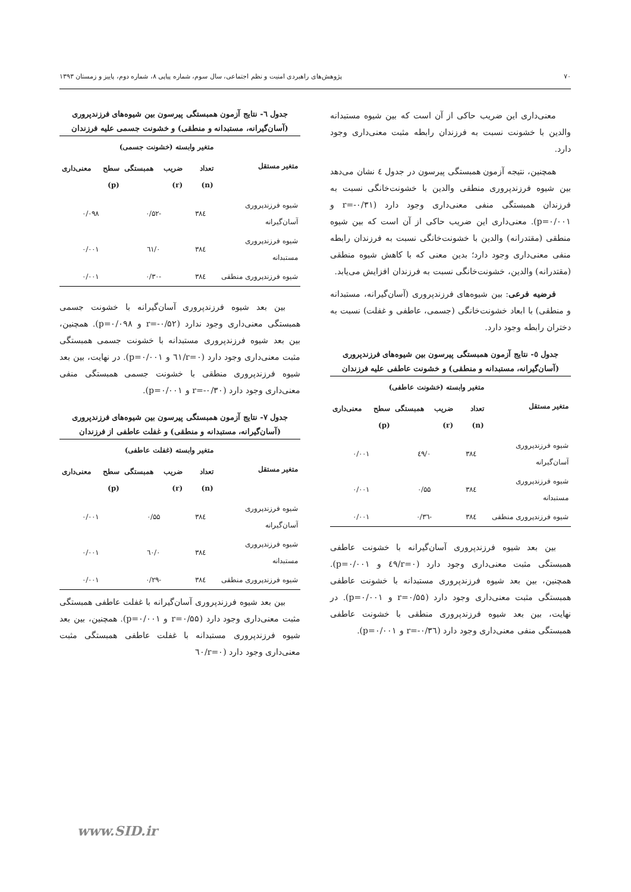۷۰ پژوهش‌های راهبردی امنیت و نظم اجتماعی، سال سوم، شماره پیاپی ۸، شماره دوم، پاییز و زمستان ۱۳۹۳
معنی‌داری این ضریب حاکی از آن است که بین شیوه مستبدانه والدین با خشونت نسبت به فرزندان رابطه مثبت معنی‌داری وجود دارد.
همچنین، نتیجه آزمون همبستگی پیرسون در جدول ٤ نشان می‌دهد بین شیوه فرزندپروری منطقی والدین با خشونت‌خانگی نسبت به فرزندان همبستگی منفی معنی‌داری وجود دارد (r=-۰/۳۱ و p=۰/۰۰۱). معنی‌داری این ضریب حاکی از آن است که بین شیوه منطقی (مقتدرانه) والدین با خشونت‌خانگی نسبت به فرزندان رابطه منفی معنی‌داری وجود دارد؛ بدین معنی که با کاهش شیوه منطقی (مقتدرانه) والدین، خشونت‌خانگی نسبت به فرزندان افزایش می‌یابد.
فرضیه فرعی: بین شیوه‌های فرزندپروری (آسان‌گیرانه، مستبدانه و منطقی) با ابعاد خشونت‌خانگی (جسمی، عاطفی و غفلت) نسبت به دختران رابطه وجود دارد.
جدول ٥- نتایج آزمون همبستگی پیرسون بین شیوه‌های فرزندپروری (آسان‌گیرانه، مستبدانه و منطقی) و خشونت عاطفی علیه فرزندان
| متغیر مستقل | متغیر وابسته (خشونت عاطفی) | | |
| --- | --- | --- | --- |
| | تعداد (n) | ضریب همبستگی (r) | سطح معنی‌داری (p) |
| شیوه فرزندپروری آسان‌گیرانه | ۳۸٤ | ۰/٤۹ | ۰/۰۰۱ |
| شیوه فرزندپروری مستبدانه | ۳۸٤ | ۰/۵۵ | ۰/۰۰۱ |
| شیوه فرزندپروری منطقی | ۳۸٤ | -۰/۳٦ | ۰/۰۰۱ |
بین بعد شیوه فرزندپروری آسان‌گیرانه با خشونت عاطفی همبستگی مثبت معنی‌داری وجود دارد (r=۰/٤۹ و p=۰/۰۰۱). همچنین، بین بعد شیوه فرزندپروری مستبدانه با خشونت عاطفی همبستگی مثبت معنی‌داری وجود دارد (r=۰/۵۵ و p=۰/۰۰۱). در نهایت، بین بعد شیوه فرزندپروری منطقی با خشونت عاطفی همبستگی منفی معنی‌داری وجود دارد (r=-۰/۳٦ و p=۰/۰۰۱).
جدول ٦- نتایج آزمون همبستگی پیرسون بین شیوه‌های فرزندپروری (آسان‌گیرانه، مستبدانه و منطقی) و خشونت جسمی علیه فرزندان
| متغیر مستقل | متغیر وابسته (خشونت جسمی) | | |
| --- | --- | --- | --- |
| | تعداد (n) | ضریب همبستگی (r) | سطح معنی‌داری (p) |
| شیوه فرزندپروری آسان‌گیرانه | ۳۸٤ | -۰/۵۲ | ۰/۰۹۸ |
| شیوه فرزندپروری مستبدانه | ۳۸٤ | ۰/٦۱ | ۰/۰۰۱ |
| شیوه فرزندپروری منطقی | ۳۸٤ | -۰/۳۰ | ۰/۰۰۱ |
بین بعد شیوه فرزندپروری آسان‌گیرانه با خشونت جسمی همبستگی معنی‌داری وجود ندارد (r=-۰/۵۲ و p=۰/۰۹۸). همچنین، بین بعد شیوه فرزندپروری مستبدانه با خشونت جسمی همبستگی مثبت معنی‌داری وجود دارد (r=۰/٦۱ و p=۰/۰۰۱). در نهایت، بین بعد شیوه فرزندپروری منطقی با خشونت جسمی همبستگی منفی معنی‌داری وجود دارد (r=-۰/۳۰ و p=۰/۰۰۱).
جدول ۷- نتایج آزمون همبستگی پیرسون بین شیوه‌های فرزندپروری (آسان‌گیرانه، مستبدانه و منطقی) و غفلت عاطفی از فرزندان
| متغیر مستقل | متغیر وابسته (غفلت عاطفی) | | |
| --- | --- | --- | --- |
| | تعداد (n) | ضریب همبستگی (r) | سطح معنی‌داری (p) |
| شیوه فرزندپروری آسان‌گیرانه | ۳۸٤ | ۰/۵۵ | ۰/۰۰۱ |
| شیوه فرزندپروری مستبدانه | ۳۸٤ | ۰/٦۰ | ۰/۰۰۱ |
| شیوه فرزندپروری منطقی | ۳۸٤ | -۰/۲۹ | ۰/۰۰۱ |
بین بعد شیوه فرزندپروری آسان‌گیرانه با غفلت عاطفی همبستگی مثبت معنی‌داری وجود دارد (r=۰/۵۵ و p=۰/۰۰۱). همچنین، بین بعد شیوه فرزندپروری مستبدانه با غفلت عاطفی همبستگی مثبت معنی‌داری وجود دارد (r=۰/٦۰
www.SID.ir